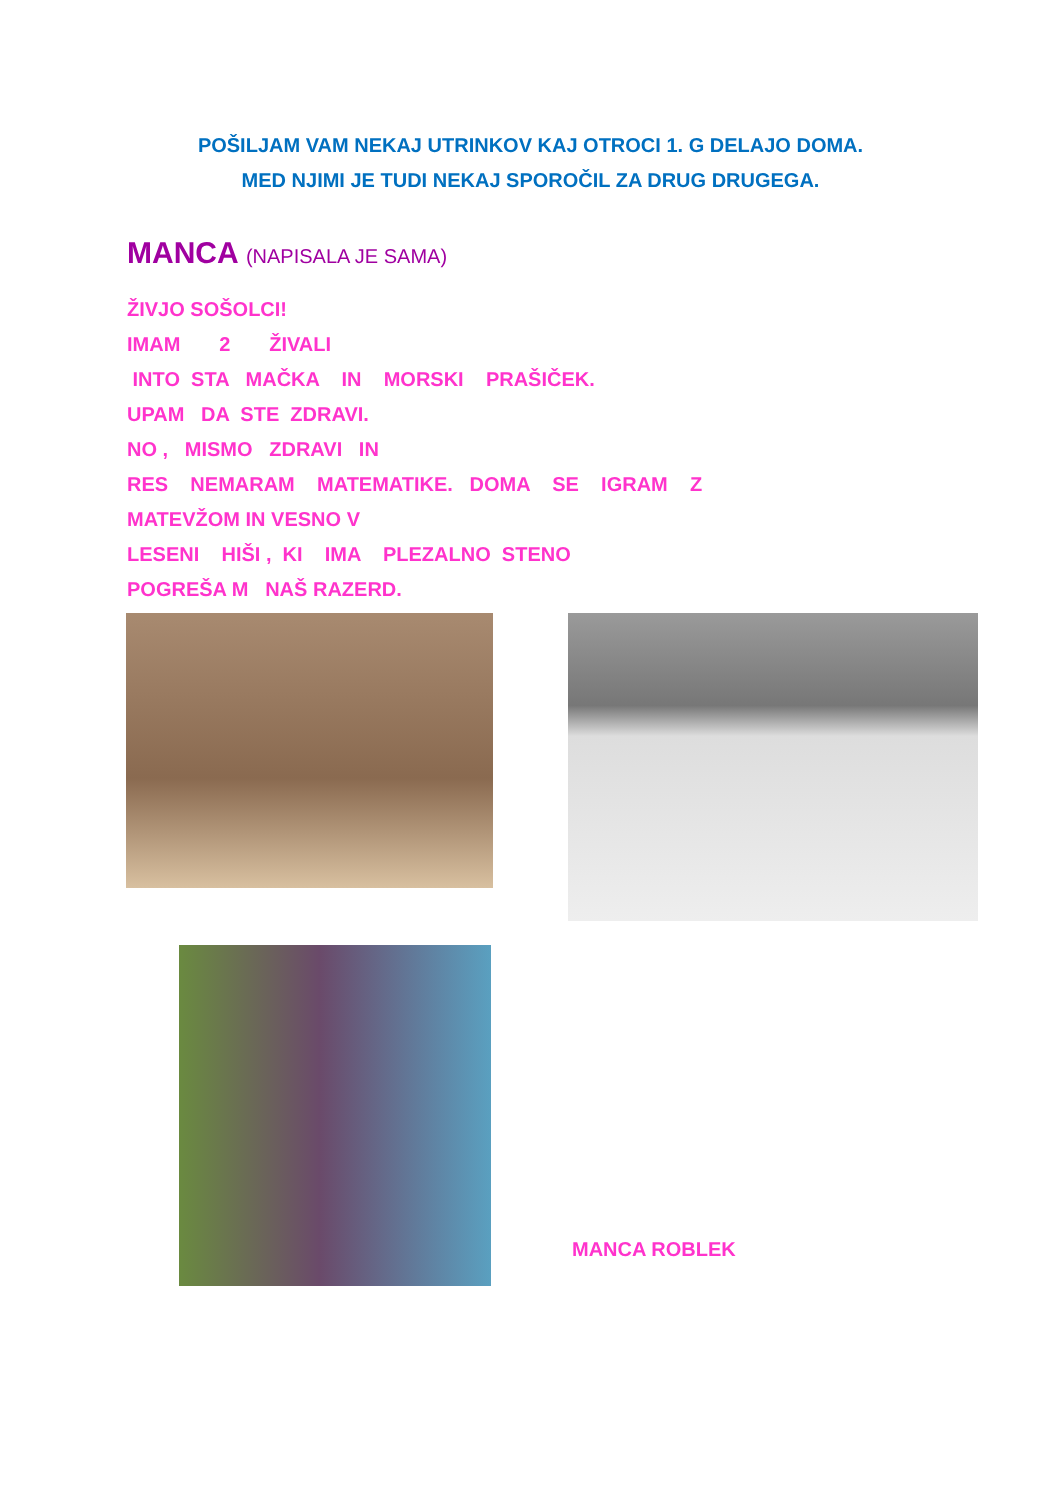POŠILJAM VAM NEKAJ UTRINKOV KAJ OTROCI 1. G DELAJO DOMA.
MED NJIMI JE TUDI NEKAJ SPOROČIL ZA DRUG DRUGEGA.
MANCA (NAPISALA JE SAMA)
ŽIVJO SOŠOLCI! IMAM 2 ŽIVALI INTO STA MAČKA IN MORSKI PRAŠIČEK. UPAM DA STE ZDRAVI. NO , MISMO ZDRAVI IN RES NEMARAM MATEMATIKE. DOMA SE IGRAM Z MATEVŽOM IN VESNO V LESENI HIŠI , KI IMA PLEZALNO STENO POGREŠA M NAŠ RAZERD.
MANCA ROBLEK